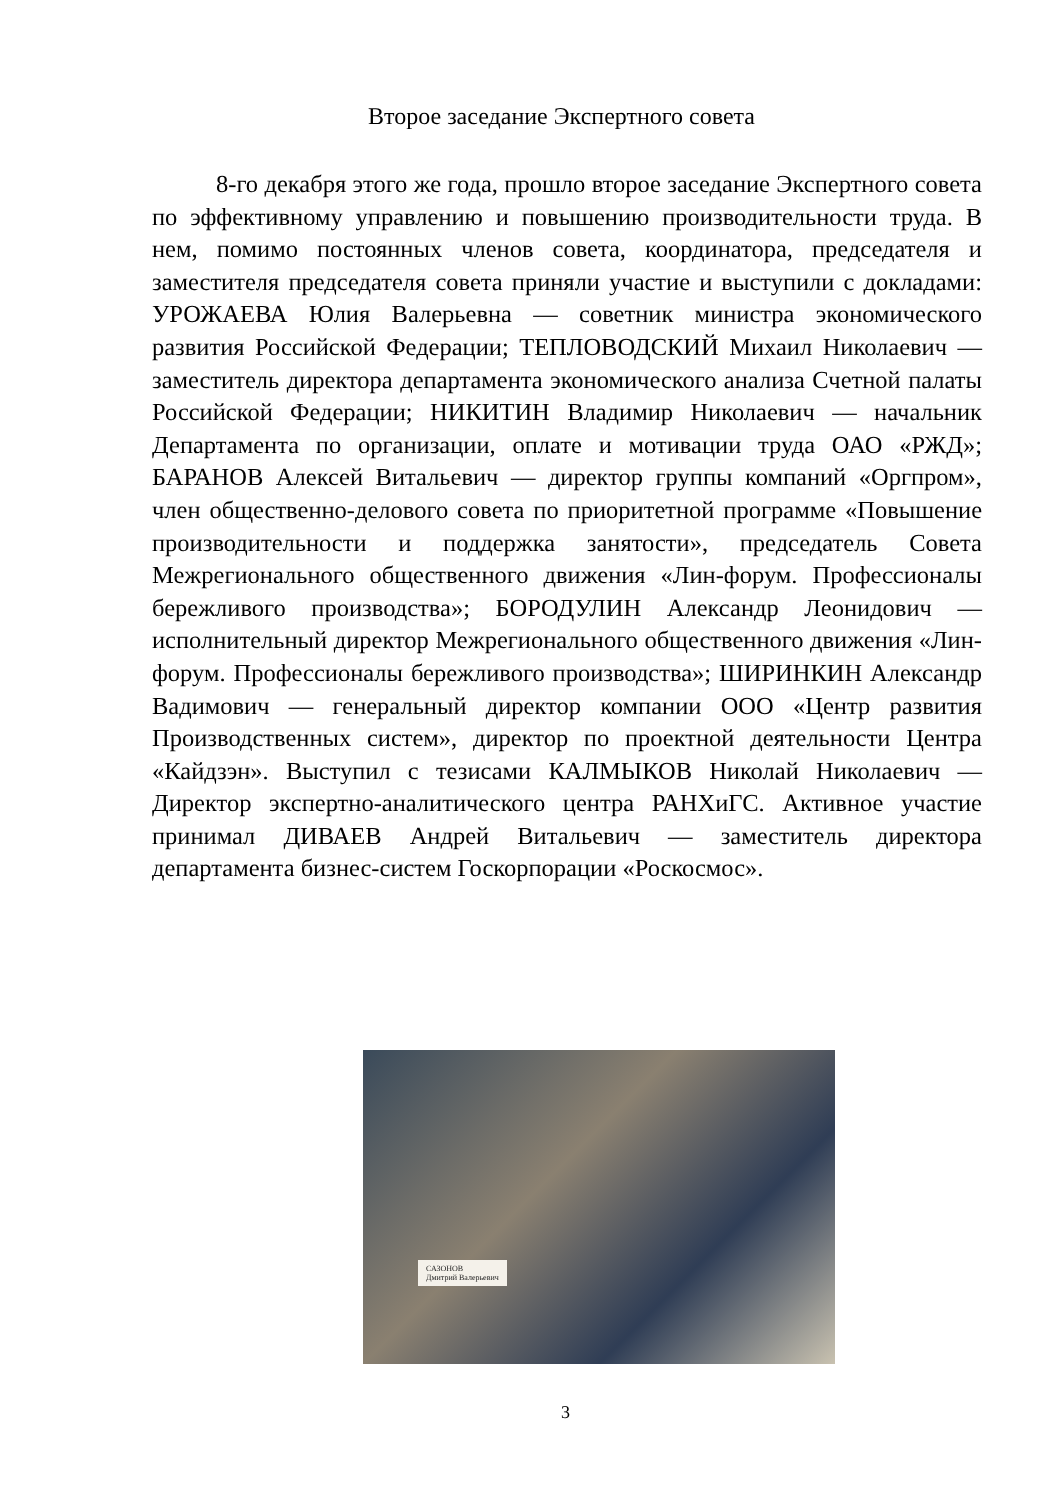Второе заседание Экспертного совета
8-го декабря этого же года, прошло второе заседание Экспертного совета по эффективному управлению и повышению производительности труда. В нем, помимо постоянных членов совета, координатора, председателя и заместителя председателя совета приняли участие и выступили с докладами: УРОЖАЕВА Юлия Валерьевна — советник министра экономического развития Российской Федерации; ТЕПЛОВОДСКИЙ Михаил Николаевич — заместитель директора департамента экономического анализа Счетной палаты Российской Федерации; НИКИТИН Владимир Николаевич — начальник Департамента по организации, оплате и мотивации труда ОАО «РЖД»; БАРАНОВ Алексей Витальевич — директор группы компаний «Оргпром», член общественно-делового совета по приоритетной программе «Повышение производительности и поддержка занятости», председатель Совета Межрегионального общественного движения «Лин-форум. Профессионалы бережливого производства»; БОРОДУЛИН Александр Леонидович — исполнительный директор Межрегионального общественного движения «Лин-форум. Профессионалы бережливого производства»; ШИРИНКИН Александр Вадимович — генеральный директор компании ООО «Центр развития Производственных систем», директор по проектной деятельности Центра «Кайдзэн». Выступил с тезисами КАЛМЫКОВ Николай Николаевич — Директор экспертно-аналитического центра РАНХиГС. Активное участие принимал ДИВАЕВ Андрей Витальевич — заместитель директора департамента бизнес-систем Госкорпорации «Роскосмос».
САЗОНОВ
Дмитрий Валерьевич
3